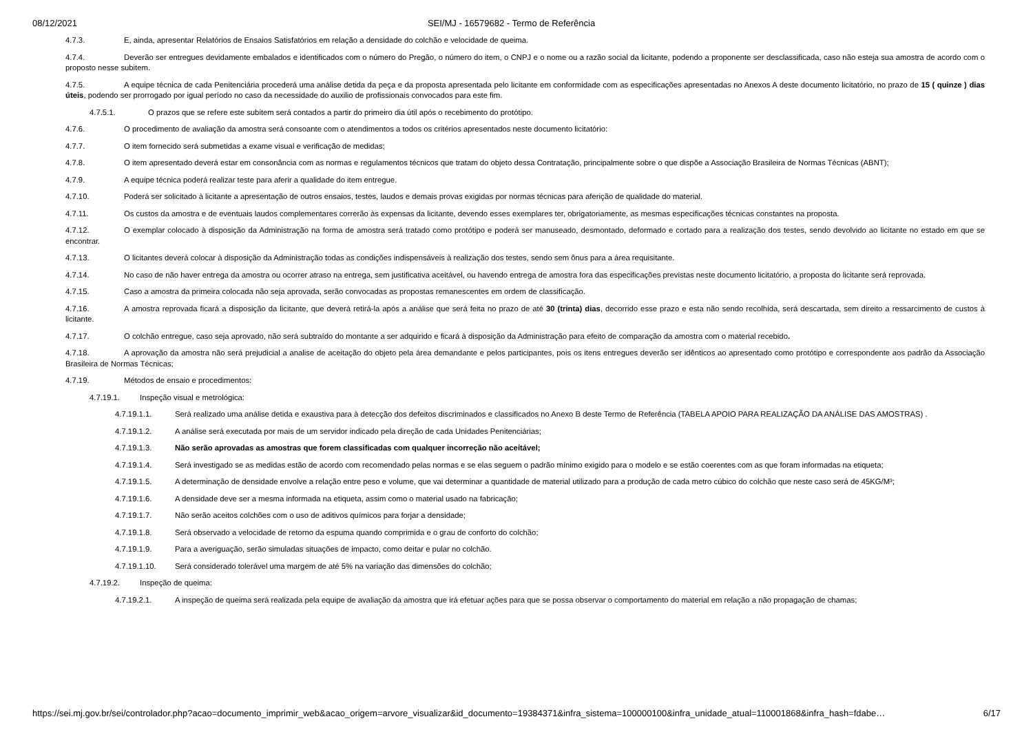08/12/2021 SEI/MJ - 16579682 - Termo de Referência
4.7.3. E, ainda, apresentar Relatórios de Ensaios Satisfatórios em relação a densidade do colchão e velocidade de queima.
4.7.4. Deverão ser entregues devidamente embalados e identificados com o número do Pregão, o número do item, o CNPJ e o nome ou a razão social da licitante, podendo a proponente ser desclassificada, caso não esteja sua amostra de acordo com o proposto nesse subitem.
4.7.5. A equipe técnica de cada Penitenciária procederá uma análise detida da peça e da proposta apresentada pelo licitante em conformidade com as especificações apresentadas no Anexos A deste documento licitatório, no prazo de 15 ( quinze ) dias úteis, podendo ser prorrogado por igual período no caso da necessidade do auxilio de profissionais convocados para este fim.
4.7.5.1. O prazos que se refere este subitem será contados a partir do primeiro dia útil após o recebimento do protótipo.
4.7.6. O procedimento de avaliação da amostra será consoante com o atendimentos a todos os critérios apresentados neste documento licitatório:
4.7.7. O item fornecido será submetidas a exame visual e verificação de medidas;
4.7.8. O item apresentado deverá estar em consonância com as normas e regulamentos técnicos que tratam do objeto dessa Contratação, principalmente sobre o que dispõe a Associação Brasileira de Normas Técnicas (ABNT);
4.7.9. A equipe técnica poderá realizar teste para aferir a qualidade do item entregue.
4.7.10. Poderá ser solicitado à licitante a apresentação de outros ensaios, testes, laudos e demais provas exigidas por normas técnicas para aferição de qualidade do material.
4.7.11. Os custos da amostra e de eventuais laudos complementares correrão às expensas da licitante, devendo esses exemplares ter, obrigatoriamente, as mesmas especificações técnicas constantes na proposta.
4.7.12. O exemplar colocado à disposição da Administração na forma de amostra será tratado como protótipo e poderá ser manuseado, desmontado, deformado e cortado para a realização dos testes, sendo devolvido ao licitante no estado em que se encontrar.
4.7.13. O licitantes deverá colocar à disposição da Administração todas as condições indispensáveis à realização dos testes, sendo sem ônus para a área requisitante.
4.7.14. No caso de não haver entrega da amostra ou ocorrer atraso na entrega, sem justificativa aceitável, ou havendo entrega de amostra fora das especificações previstas neste documento licitatório, a proposta do licitante será reprovada.
4.7.15. Caso a amostra da primeira colocada não seja aprovada, serão convocadas as propostas remanescentes em ordem de classificação.
4.7.16. A amostra reprovada ficará a disposição da licitante, que deverá retirá-la após a análise que será feita no prazo de até 30 (trinta) dias, decorrido esse prazo e esta não sendo recolhida, será descartada, sem direito a ressarcimento de custos à licitante.
4.7.17. O colchão entregue, caso seja aprovado, não será subtraído do montante a ser adquirido e ficará à disposição da Administração para efeito de comparação da amostra com o material recebido.
4.7.18. A aprovação da amostra não será prejudicial a analise de aceitação do objeto pela área demandante e pelos participantes, pois os itens entregues deverão ser idênticos ao apresentado como protótipo e correspondente aos padrão da Associação Brasileira de Normas Técnicas;
4.7.19. Métodos de ensaio e procedimentos:
4.7.19.1. Inspeção visual e metrológica:
4.7.19.1.1. Será realizado uma análise detida e exaustiva para à detecção dos defeitos discriminados e classificados no Anexo B deste Termo de Referência (TABELA APOIO PARA REALIZAÇÃO DA ANÁLISE DAS AMOSTRAS) .
4.7.19.1.2. A análise será executada por mais de um servidor indicado pela direção de cada Unidades Penitenciárias;
4.7.19.1.3. Não serão aprovadas as amostras que forem classificadas com qualquer incorreção não aceitável;
4.7.19.1.4. Será investigado se as medidas estão de acordo com recomendado pelas normas e se elas seguem o padrão mínimo exigido para o modelo e se estão coerentes com as que foram informadas na etiqueta;
4.7.19.1.5. A determinação de densidade envolve a relação entre peso e volume, que vai determinar a quantidade de material utilizado para a produção de cada metro cúbico do colchão que neste caso será de 45KG/M³;
4.7.19.1.6. A densidade deve ser a mesma informada na etiqueta, assim como o material usado na fabricação;
4.7.19.1.7. Não serão aceitos colchões com o uso de aditivos químicos para forjar a densidade;
4.7.19.1.8. Será observado a velocidade de retorno da espuma quando comprimida e o grau de conforto do colchão;
4.7.19.1.9. Para a averiguação, serão simuladas situações de impacto, como deitar e pular no colchão.
4.7.19.1.10. Será considerado tolerável uma margem de até 5% na variação das dimensões do colchão;
4.7.19.2. Inspeção de queima:
4.7.19.2.1. A inspeção de queima será realizada pela equipe de avaliação da amostra que irá efetuar ações para que se possa observar o comportamento do material em relação a não propagação de chamas;
https://sei.mj.gov.br/sei/controlador.php?acao=documento_imprimir_web&acao_origem=arvore_visualizar&id_documento=19384371&infra_sistema=100000100&infra_unidade_atual=110001868&infra_hash=fdabe… 6/17